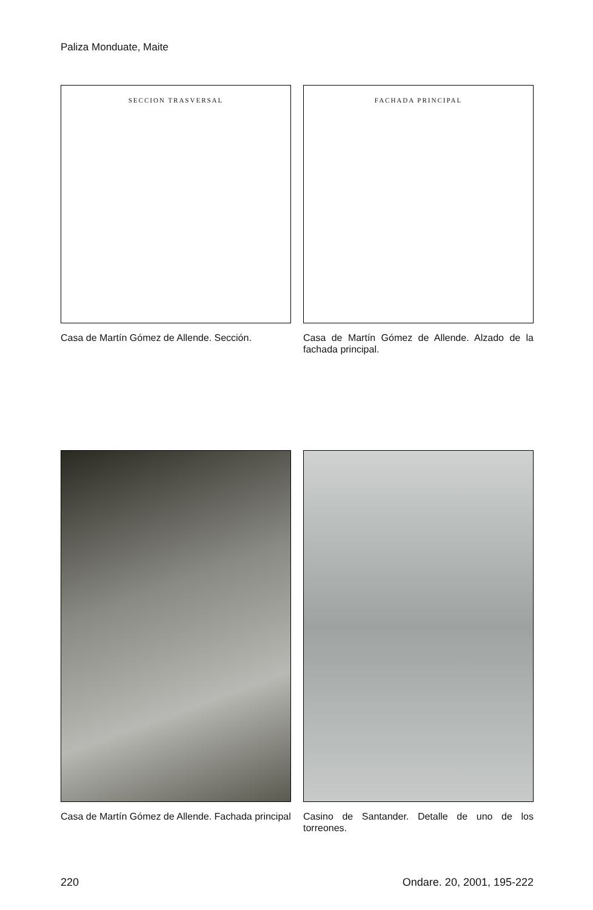Paliza Monduate, Maite
SECCION TRASVERSAL
Casa de Martín Gómez de Allende. Sección.
FACHADA PRINCIPAL
Casa de Martín Gómez de Allende. Alzado de la fachada principal.
Casa de Martín Gómez de Allende. Fachada principal
Casino de Santander. Detalle de uno de los torreones.
220 Ondare. 20, 2001, 195-222